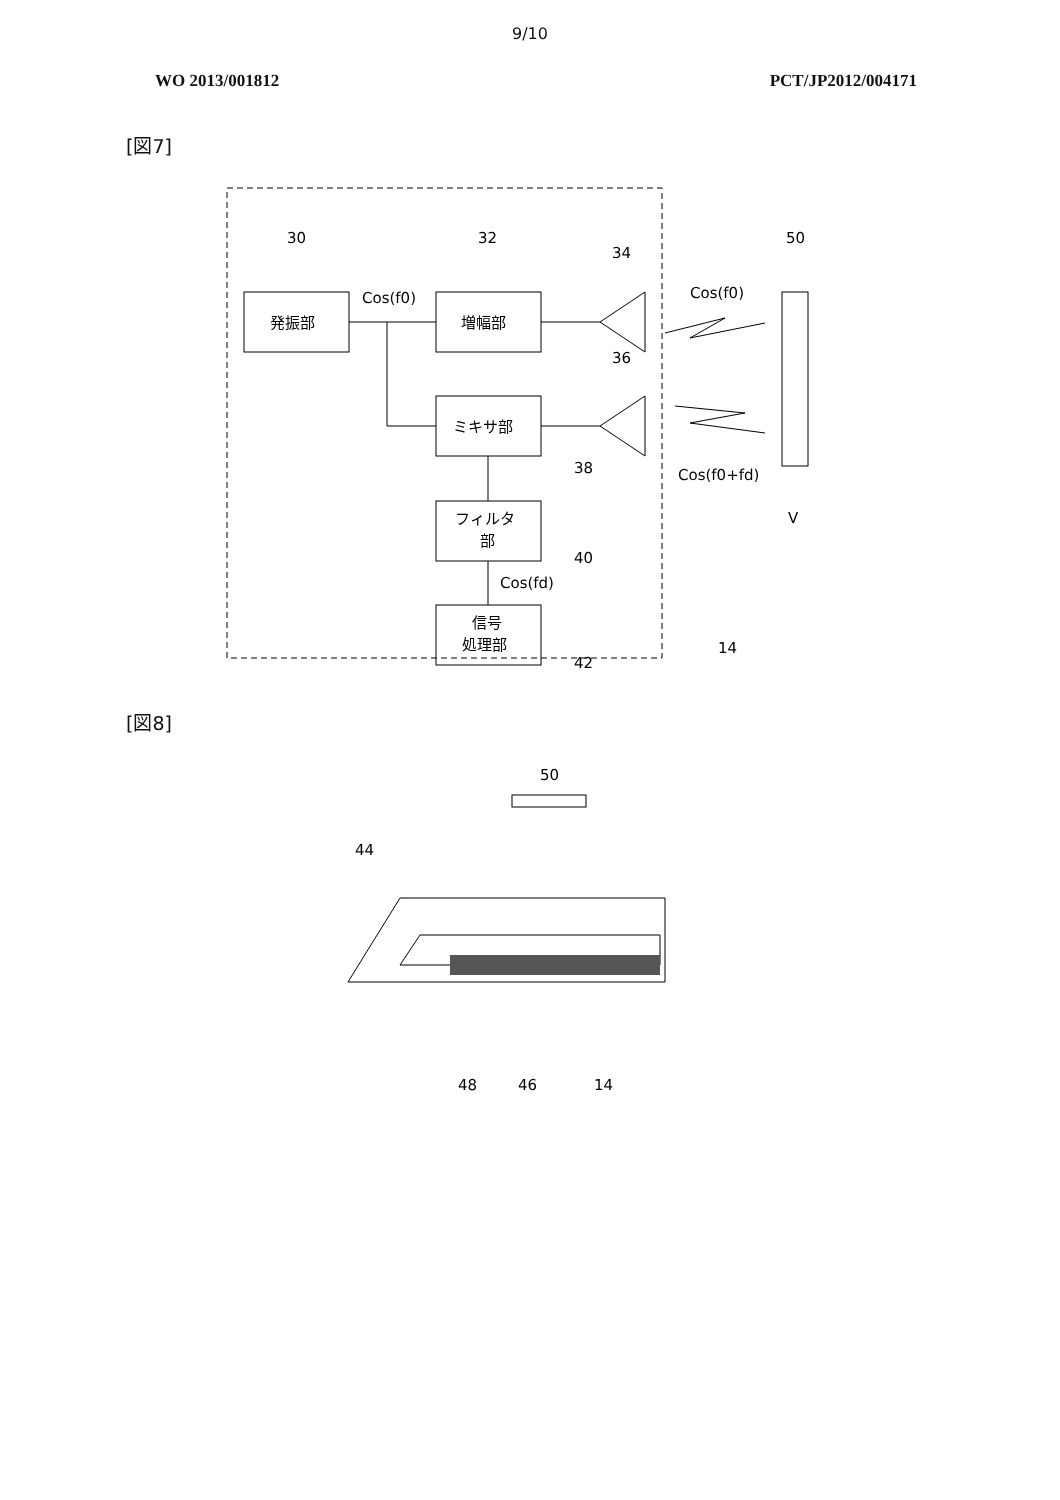9/10
WO 2013/001812 PCT/JP2012/004171
[図7]
発振部
増幅部
ミキサ部
フィルタ
部
信号
処理部
30
32
34
36
50
Cos(f0)
Cos(f0)
Cos(f0+fd)
38
40
Cos(fd)
42
14
V
[図8]
50
44
48
46
14